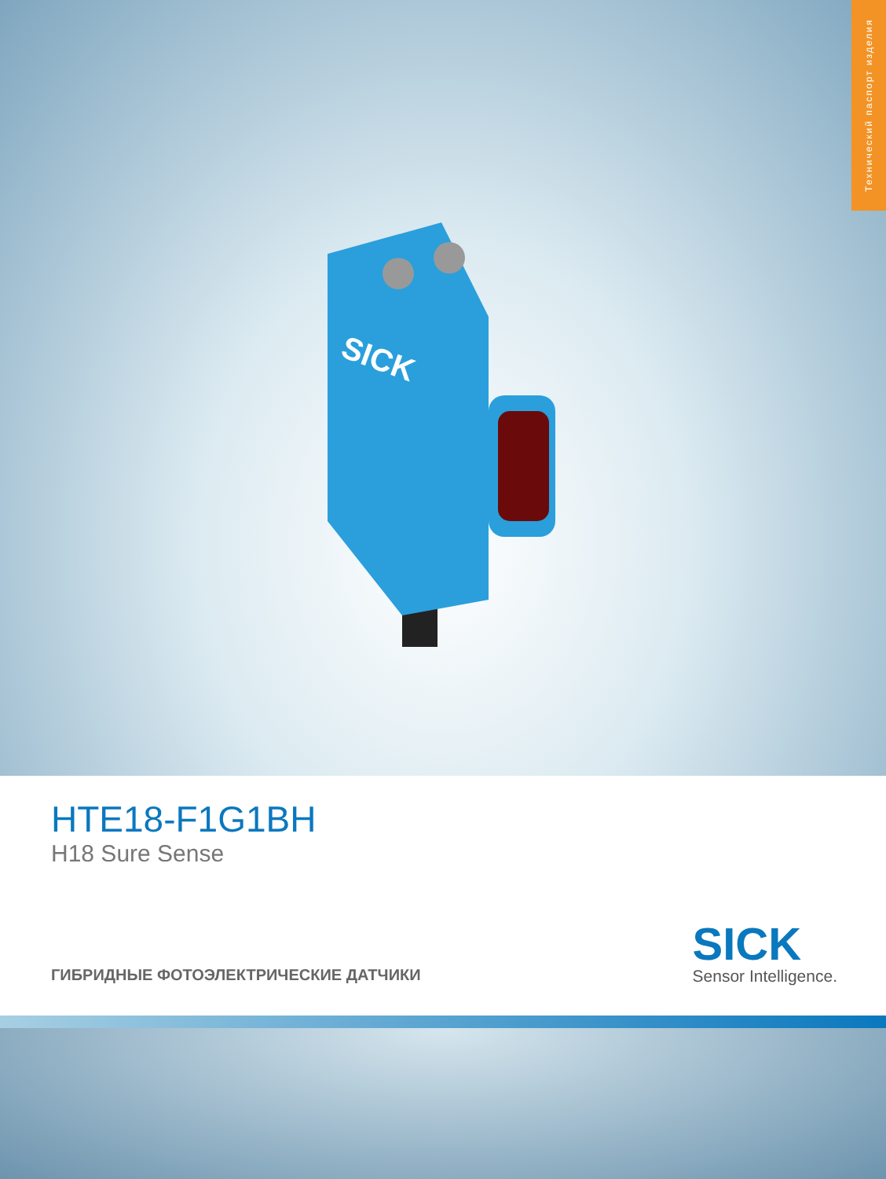Технический паспорт изделия
SICK
HTE18-F1G1BH
H18 Sure Sense
ГИБРИДНЫЕ ФОТОЭЛЕКТРИЧЕСКИЕ ДАТЧИКИ
SICK
Sensor Intelligence.